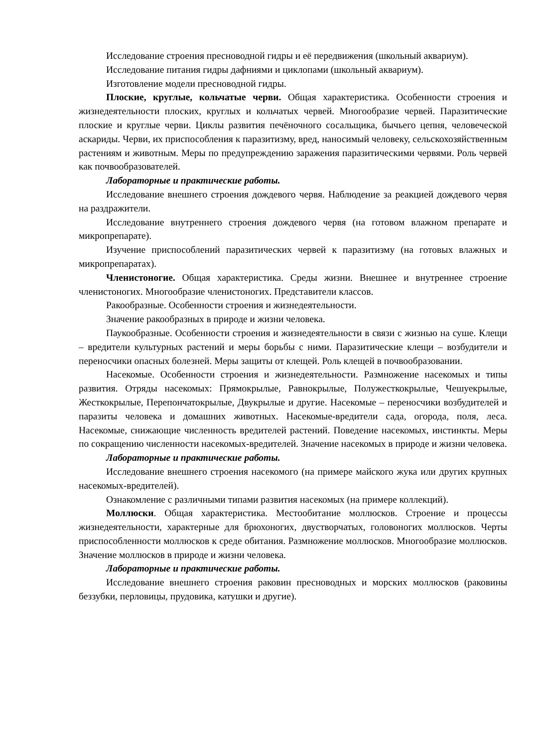Исследование строения пресноводной гидры и её передвижения (школьный аквариум).
Исследование питания гидры дафниями и циклопами (школьный аквариум).
Изготовление модели пресноводной гидры.
Плоские, круглые, кольчатые черви. Общая характеристика. Особенности строения и жизнедеятельности плоских, круглых и кольчатых червей. Многообразие червей. Паразитические плоские и круглые черви. Циклы развития печёночного сосальщика, бычьего цепня, человеческой аскариды. Черви, их приспособления к паразитизму, вред, наносимый человеку, сельскохозяйственным растениям и животным. Меры по предупреждению заражения паразитическими червями. Роль червей как почвообразователей.
Лабораторные и практические работы.
Исследование внешнего строения дождевого червя. Наблюдение за реакцией дождевого червя на раздражители.
Исследование внутреннего строения дождевого червя (на готовом влажном препарате и микропрепарате).
Изучение приспособлений паразитических червей к паразитизму (на готовых влажных и микропрепаратах).
Членистоногие. Общая характеристика. Среды жизни. Внешнее и внутреннее строение членистоногих. Многообразие членистоногих. Представители классов.
Ракообразные. Особенности строения и жизнедеятельности.
Значение ракообразных в природе и жизни человека.
Паукообразные. Особенности строения и жизнедеятельности в связи с жизнью на суше. Клещи – вредители культурных растений и меры борьбы с ними. Паразитические клещи – возбудители и переносчики опасных болезней. Меры защиты от клещей. Роль клещей в почвообразовании.
Насекомые. Особенности строения и жизнедеятельности. Размножение насекомых и типы развития. Отряды насекомых: Прямокрылые, Равнокрылые, Полужесткокрылые, Чешуекрылые, Жесткокрылые, Перепончатокрылые, Двукрылые и другие. Насекомые – переносчики возбудителей и паразиты человека и домашних животных. Насекомые-вредители сада, огорода, поля, леса. Насекомые, снижающие численность вредителей растений. Поведение насекомых, инстинкты. Меры по сокращению численности насекомых-вредителей. Значение насекомых в природе и жизни человека.
Лабораторные и практические работы.
Исследование внешнего строения насекомого (на примере майского жука или других крупных насекомых-вредителей).
Ознакомление с различными типами развития насекомых (на примере коллекций).
Моллюски. Общая характеристика. Местообитание моллюсков. Строение и процессы жизнедеятельности, характерные для брюхоногих, двустворчатых, головоногих моллюсков. Черты приспособленности моллюсков к среде обитания. Размножение моллюсков. Многообразие моллюсков. Значение моллюсков в природе и жизни человека.
Лабораторные и практические работы.
Исследование внешнего строения раковин пресноводных и морских моллюсков (раковины беззубки, перловицы, прудовика, катушки и другие).